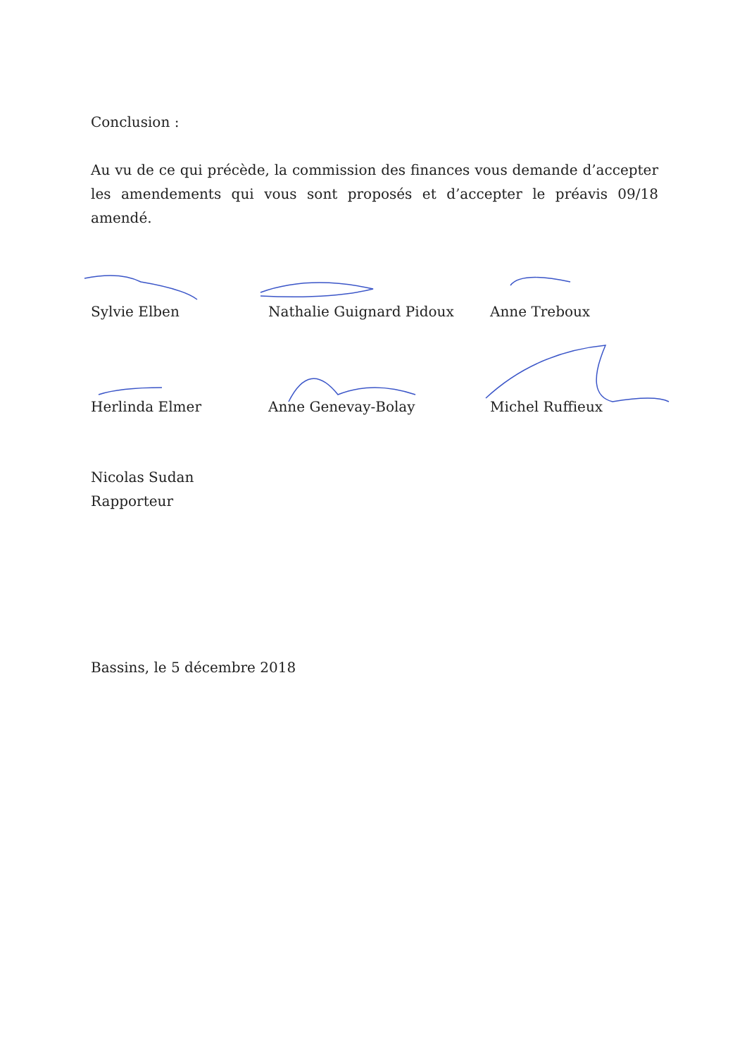Conclusion :
Au vu de ce qui précède, la commission des finances vous demande d’accepter les amendements qui vous sont proposés et d’accepter le préavis 09/18 amendé.
Sylvie Elben Nathalie Guignard Pidoux Anne Treboux
Herlinda Elmer Anne Genevay-Bolay Michel Ruffieux
Nicolas Sudan
Rapporteur
Bassins, le 5 décembre 2018